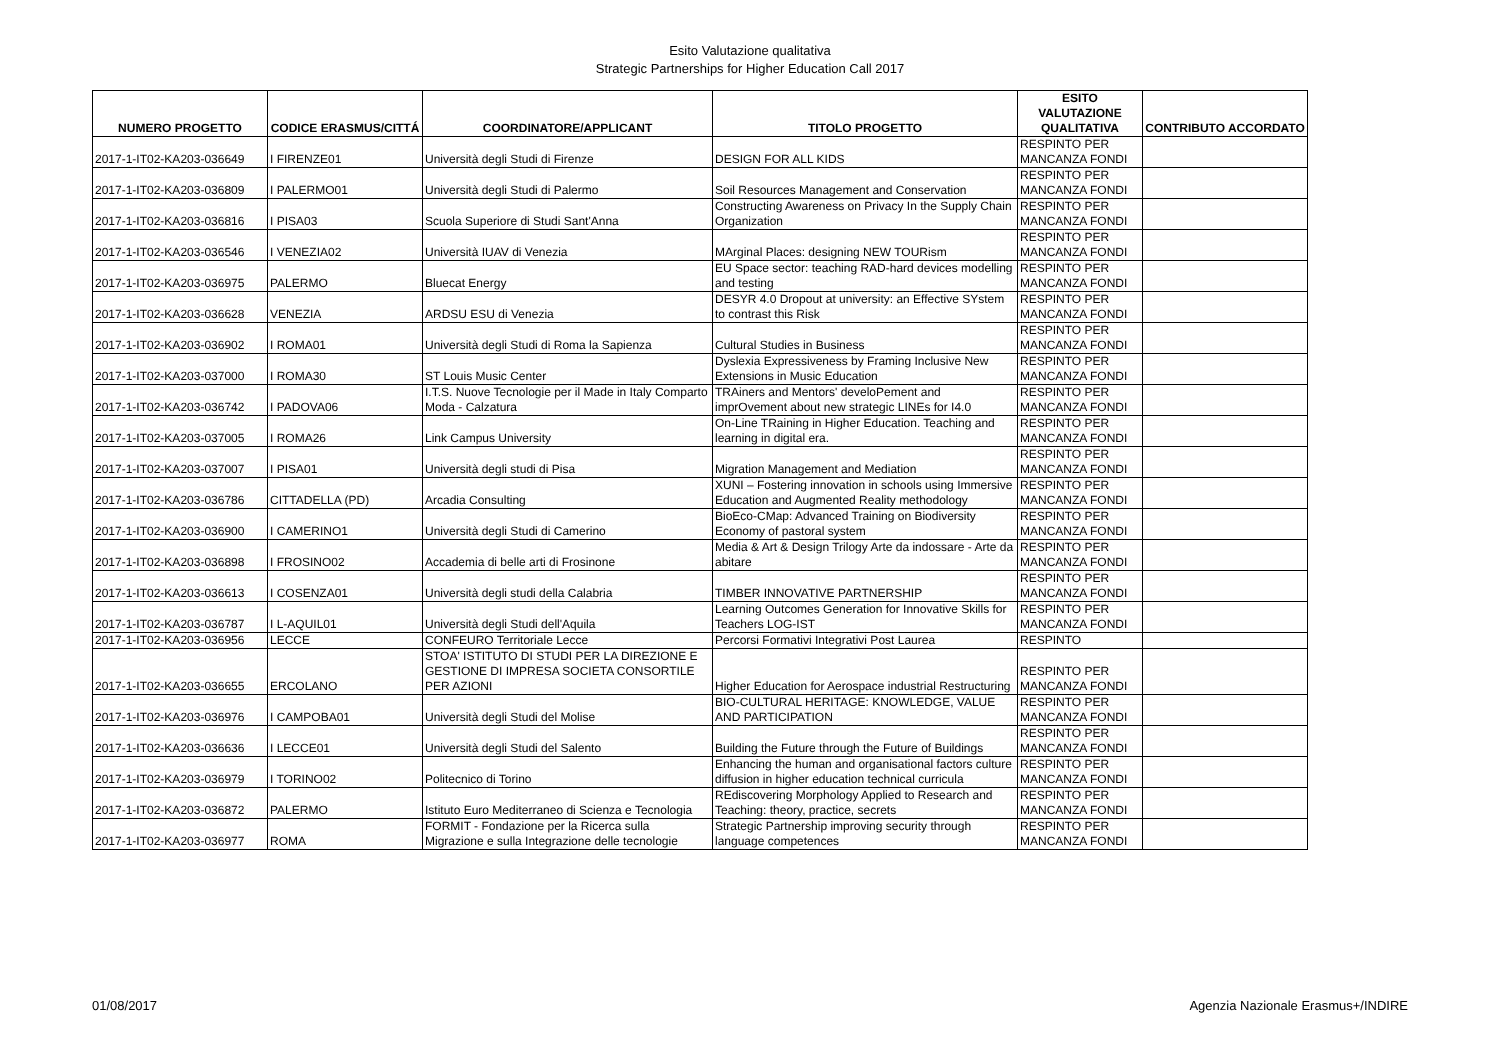Esito Valutazione qualitativa
Strategic Partnerships for Higher Education Call 2017
| NUMERO PROGETTO | CODICE ERASMUS/CITTÁ | COORDINATORE/APPLICANT | TITOLO PROGETTO | ESITO VALUTAZIONE QUALITATIVA | CONTRIBUTO ACCORDATO |
| --- | --- | --- | --- | --- | --- |
| 2017-1-IT02-KA203-036649 | I FIRENZE01 | Università degli Studi di Firenze | DESIGN FOR ALL KIDS | RESPINTO PER MANCANZA FONDI | |
| 2017-1-IT02-KA203-036809 | I PALERMO01 | Università degli Studi di Palermo | Soil Resources Management and Conservation | RESPINTO PER MANCANZA FONDI | |
| 2017-1-IT02-KA203-036816 | I PISA03 | Scuola Superiore di Studi Sant'Anna | Constructing Awareness on Privacy In the Supply Chain Organization | RESPINTO PER MANCANZA FONDI | |
| 2017-1-IT02-KA203-036546 | I VENEZIA02 | Università IUAV di Venezia | MArginal Places: designing NEW TOURism | RESPINTO PER MANCANZA FONDI | |
| 2017-1-IT02-KA203-036975 | PALERMO | Bluecat Energy | EU Space sector: teaching RAD-hard devices modelling and testing | RESPINTO PER MANCANZA FONDI | |
| 2017-1-IT02-KA203-036628 | VENEZIA | ARDSU ESU di Venezia | DESYR 4.0 Dropout at university: an Effective SYstem to contrast this Risk | RESPINTO PER MANCANZA FONDI | |
| 2017-1-IT02-KA203-036902 | I ROMA01 | Università degli Studi di Roma la Sapienza | Cultural Studies in Business | RESPINTO PER MANCANZA FONDI | |
| 2017-1-IT02-KA203-037000 | I ROMA30 | ST Louis Music Center | Dyslexia Expressiveness by Framing Inclusive New Extensions in Music Education | RESPINTO PER MANCANZA FONDI | |
| 2017-1-IT02-KA203-036742 | I PADOVA06 | I.T.S. Nuove Tecnologie per il Made in Italy Comparto Moda - Calzatura | TRAiners and Mentors' develoPement and imprOvement about new strategic LINEs for I4.0 | RESPINTO PER MANCANZA FONDI | |
| 2017-1-IT02-KA203-037005 | I ROMA26 | Link Campus University | On-Line TRaining in Higher Education. Teaching and learning in digital era. | RESPINTO PER MANCANZA FONDI | |
| 2017-1-IT02-KA203-037007 | I PISA01 | Università degli studi di Pisa | Migration Management and Mediation | RESPINTO PER MANCANZA FONDI | |
| 2017-1-IT02-KA203-036786 | CITTADELLA (PD) | Arcadia Consulting | XUNI – Fostering innovation in schools using Immersive Education and Augmented Reality methodology | RESPINTO PER MANCANZA FONDI | |
| 2017-1-IT02-KA203-036900 | I CAMERINO1 | Università degli Studi di Camerino | BioEco-CMap: Advanced Training on Biodiversity Economy of pastoral system | RESPINTO PER MANCANZA FONDI | |
| 2017-1-IT02-KA203-036898 | I FROSINO02 | Accademia di belle arti di Frosinone | Media & Art & Design Trilogy Arte da indossare - Arte da abitare | RESPINTO PER MANCANZA FONDI | |
| 2017-1-IT02-KA203-036613 | I COSENZA01 | Università degli studi della Calabria | TIMBER INNOVATIVE PARTNERSHIP | RESPINTO PER MANCANZA FONDI | |
| 2017-1-IT02-KA203-036787 | I L-AQUIL01 | Università degli Studi dell'Aquila | Learning Outcomes Generation for Innovative Skills for Teachers LOG-IST | RESPINTO PER MANCANZA FONDI | |
| 2017-1-IT02-KA203-036956 | LECCE | CONFEURO Territoriale Lecce | Percorsi Formativi Integrativi Post Laurea | RESPINTO | |
| 2017-1-IT02-KA203-036655 | ERCOLANO | STOA' ISTITUTO DI STUDI PER LA DIREZIONE E GESTIONE DI IMPRESA SOCIETA CONSORTILE PER AZIONI | Higher Education for Aerospace industrial Restructuring | RESPINTO PER MANCANZA FONDI | |
| 2017-1-IT02-KA203-036976 | I CAMPOBA01 | Università degli Studi del Molise | BIO-CULTURAL HERITAGE: KNOWLEDGE, VALUE AND PARTICIPATION | RESPINTO PER MANCANZA FONDI | |
| 2017-1-IT02-KA203-036636 | I LECCE01 | Università degli Studi del Salento | Building the Future through the Future of Buildings | RESPINTO PER MANCANZA FONDI | |
| 2017-1-IT02-KA203-036979 | I TORINO02 | Politecnico di Torino | Enhancing the human and organisational factors culture diffusion in higher education technical curricula | RESPINTO PER MANCANZA FONDI | |
| 2017-1-IT02-KA203-036872 | PALERMO | Istituto Euro Mediterraneo di Scienza e Tecnologia | REdiscovering Morphology Applied to Research and Teaching: theory, practice, secrets | RESPINTO PER MANCANZA FONDI | |
| 2017-1-IT02-KA203-036977 | ROMA | FORMIT - Fondazione per la Ricerca sulla Migrazione e sulla Integrazione delle tecnologie | Strategic Partnership improving security through language competences | RESPINTO PER MANCANZA FONDI | |
01/08/2017 Agenzia Nazionale Erasmus+/INDIRE